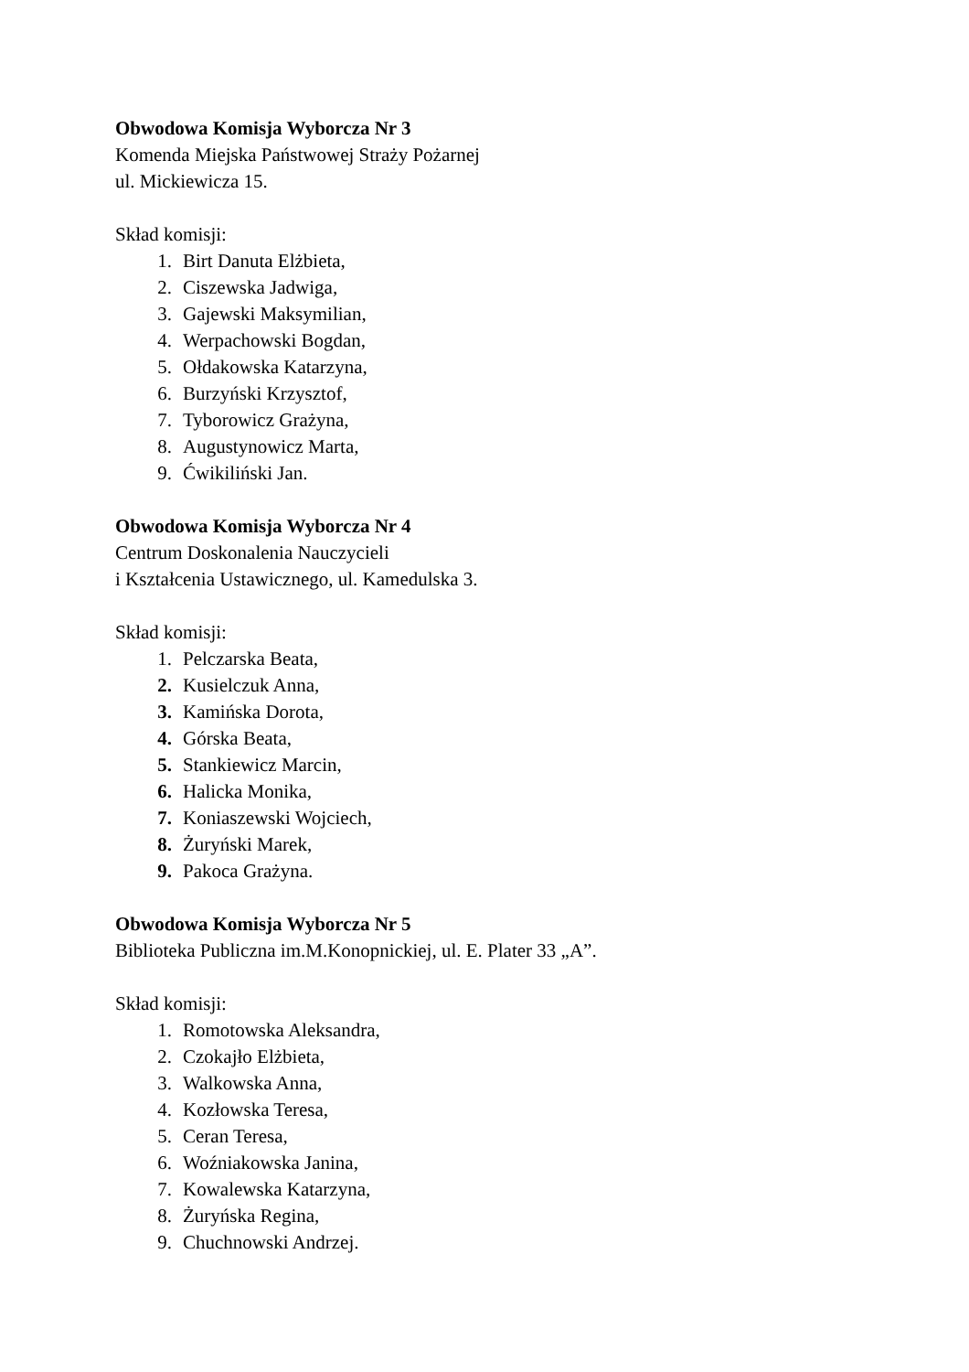Obwodowa Komisja Wyborcza Nr 3
Komenda Miejska Państwowej Straży Pożarnej
ul. Mickiewicza 15.
Skład komisji:
1. Birt Danuta Elżbieta,
2. Ciszewska Jadwiga,
3. Gajewski Maksymilian,
4. Werpachowski Bogdan,
5. Ołdakowska Katarzyna,
6. Burzyński Krzysztof,
7. Tyborowicz Grażyna,
8. Augustynowicz Marta,
9. Ćwikiliński Jan.
Obwodowa Komisja Wyborcza Nr 4
Centrum Doskonalenia Nauczycieli
i Kształcenia Ustawicznego, ul. Kamedulska 3.
Skład komisji:
1. Pelczarska Beata,
2. Kusielczuk Anna,
3. Kamińska Dorota,
4. Górska Beata,
5. Stankiewicz Marcin,
6. Halicka Monika,
7. Koniaszewski Wojciech,
8. Żuryński Marek,
9. Pakoca Grażyna.
Obwodowa Komisja Wyborcza Nr 5
Biblioteka Publiczna im.M.Konopnickiej, ul. E. Plater 33 „A”.
Skład komisji:
1. Romotowska Aleksandra,
2. Czokajło Elżbieta,
3. Walkowska Anna,
4. Kozłowska Teresa,
5. Ceran Teresa,
6. Woźniakowska Janina,
7. Kowalewska Katarzyna,
8. Żuryńska Regina,
9. Chuchnowski Andrzej.